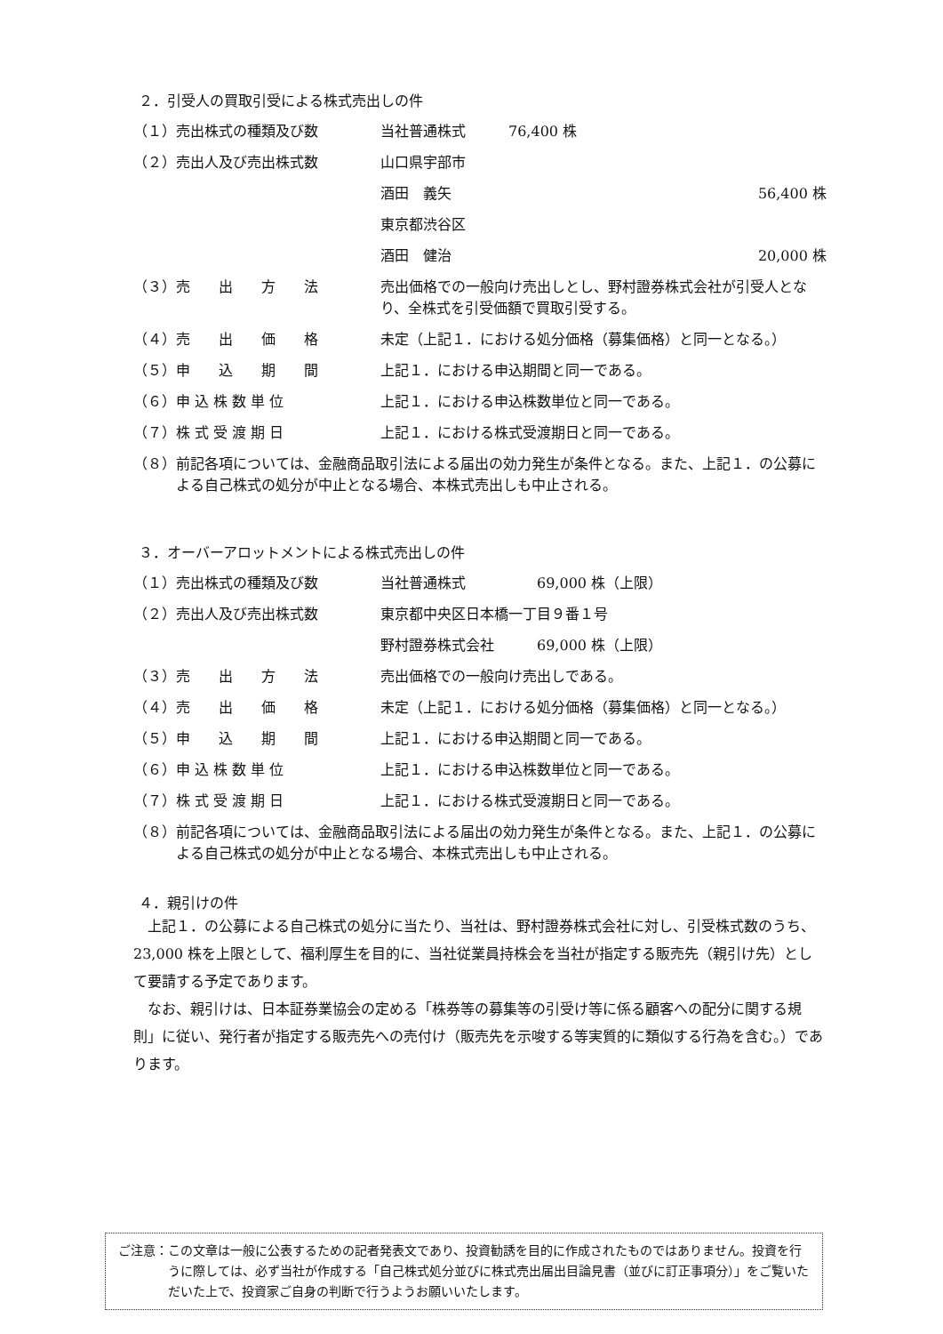２．引受人の買取引受による株式売出しの件
（１） 売出株式の種類及び数 当社普通株式　　　76,400 株
（２） 売出人及び売出株式数 山口県宇部市
酒田　義矢 56,400 株
東京都渋谷区
酒田　健治 20,000 株
（３） 売　　出　　方　　法 売出価格での一般向け売出しとし、野村證券株式会社が引受人となり、全株式を引受価額で買取引受する。
（４） 売　　出　　価　　格 未定（上記１．における処分価格（募集価格）と同一となる。）
（５） 申　　込　　期　　間 上記１．における申込期間と同一である。
（６） 申 込 株 数 単 位 上記１．における申込株数単位と同一である。
（７） 株 式 受 渡 期 日 上記１．における株式受渡期日と同一である。
（８） 前記各項については、金融商品取引法による届出の効力発生が条件となる。また、上記１．の公募による自己株式の処分が中止となる場合、本株式売出しも中止される。
３．オーバーアロットメントによる株式売出しの件
（１） 売出株式の種類及び数 当社普通株式　　　　　69,000 株（上限）
（２） 売出人及び売出株式数 東京都中央区日本橋一丁目９番１号
野村證券株式会社　　　69,000 株（上限）
（３） 売　　出　　方　　法 売出価格での一般向け売出しである。
（４） 売　　出　　価　　格 未定（上記１．における処分価格（募集価格）と同一となる。）
（５） 申　　込　　期　　間 上記１．における申込期間と同一である。
（６） 申 込 株 数 単 位 上記１．における申込株数単位と同一である。
（７） 株 式 受 渡 期 日 上記１．における株式受渡期日と同一である。
（８） 前記各項については、金融商品取引法による届出の効力発生が条件となる。また、上記１．の公募による自己株式の処分が中止となる場合、本株式売出しも中止される。
４．親引けの件
上記１．の公募による自己株式の処分に当たり、当社は、野村證券株式会社に対し、引受株式数のうち、23,000 株を上限として、福利厚生を目的に、当社従業員持株会を当社が指定する販売先（親引け先）として要請する予定であります。
なお、親引けは、日本証券業協会の定める「株券等の募集等の引受け等に係る顧客への配分に関する規則」に従い、発行者が指定する販売先への売付け（販売先を示唆する等実質的に類似する行為を含む。）であります。
ご注意： この文章は一般に公表するための記者発表文であり、投資勧誘を目的に作成されたものではありません。投資を行うに際しては、必ず当社が作成する「自己株式処分並びに株式売出届出目論見書（並びに訂正事項分）」をご覧いただいた上で、投資家ご自身の判断で行うようお願いいたします。